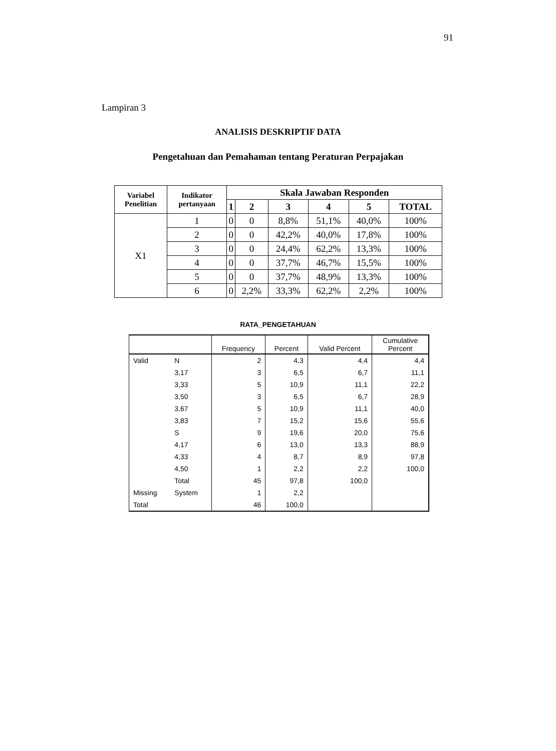91
Lampiran 3
ANALISIS DESKRIPTIF DATA
Pengetahuan dan Pemahaman tentang Peraturan Perpajakan
| Variabel Penelitian | Indikator pertanyaan | Skala Jawaban Responden | | | | | |
| --- | --- | --- | --- | --- | --- | --- | --- |
| | | 1 | 2 | 3 | 4 | 5 | TOTAL |
| X1 | 1 | 0 | 0 | 8,8% | 51,1% | 40,0% | 100% |
| | 2 | 0 | 0 | 42,2% | 40,0% | 17,8% | 100% |
| | 3 | 0 | 0 | 24,4% | 62,2% | 13,3% | 100% |
| | 4 | 0 | 0 | 37,7% | 46,7% | 15,5% | 100% |
| | 5 | 0 | 0 | 37,7% | 48,9% | 13,3% | 100% |
| | 6 | 0 | 2,2% | 33,3% | 62,2% | 2,2% | 100% |
RATA_PENGETAHUAN
| | | Frequency | Percent | Valid Percent | Cumulative Percent |
| --- | --- | --- | --- | --- | --- |
| Valid | N | 2 | 4,3 | 4,4 | 4,4 |
| | 3,17 | 3 | 6,5 | 6,7 | 11,1 |
| | 3,33 | 5 | 10,9 | 11,1 | 22,2 |
| | 3,50 | 3 | 6,5 | 6,7 | 28,9 |
| | 3,67 | 5 | 10,9 | 11,1 | 40,0 |
| | 3,83 | 7 | 15,2 | 15,6 | 55,6 |
| | S | 9 | 19,6 | 20,0 | 75,6 |
| | 4,17 | 6 | 13,0 | 13,3 | 88,9 |
| | 4,33 | 4 | 8,7 | 8,9 | 97,8 |
| | 4,50 | 1 | 2,2 | 2,2 | 100,0 |
| | Total | 45 | 97,8 | 100,0 | |
| Missing | System | 1 | 2,2 | | |
| Total | | 46 | 100,0 | | |